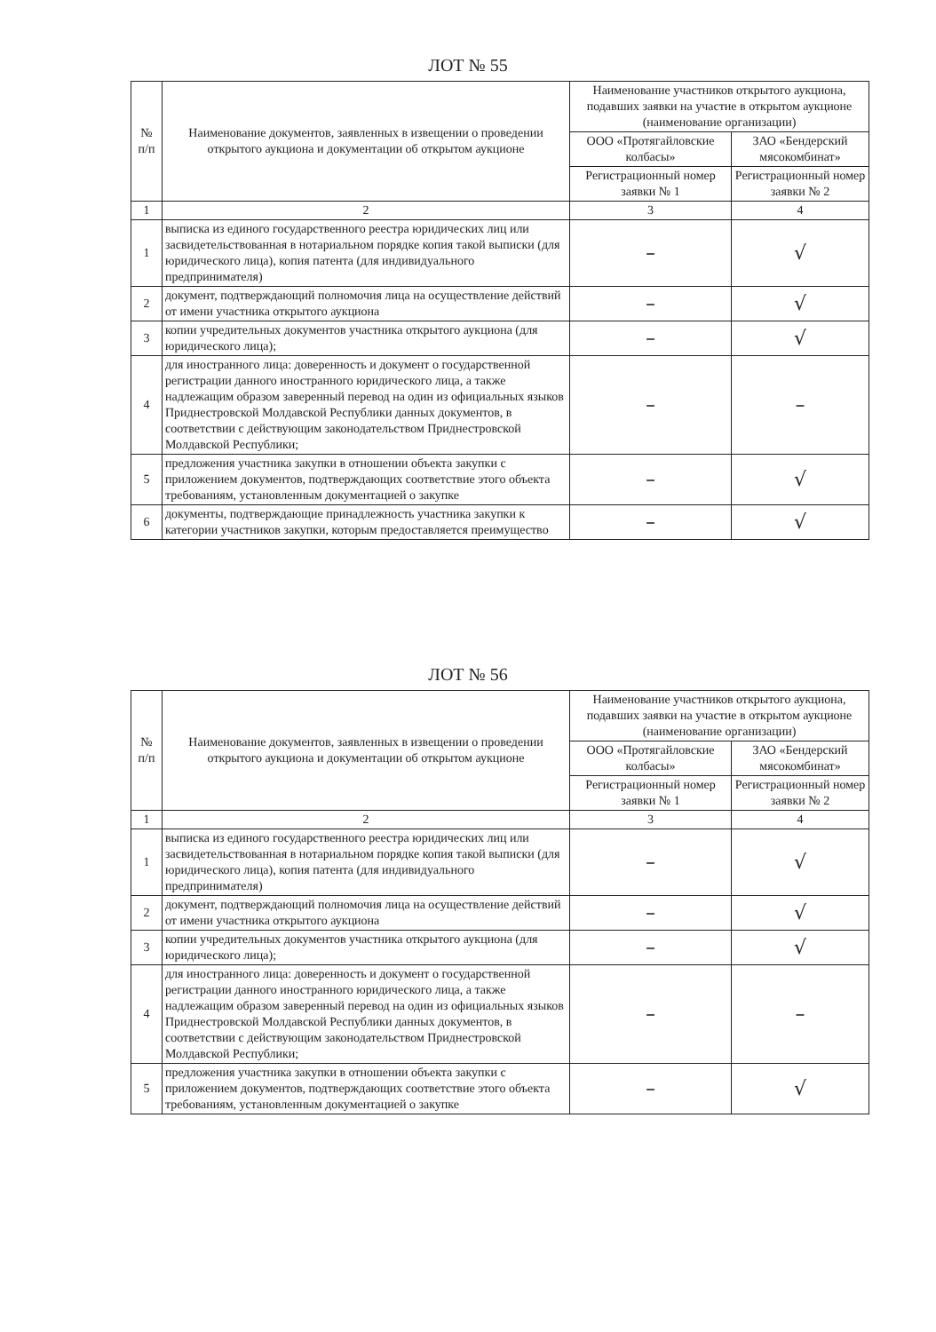ЛОТ № 55
| № п/п | Наименование документов, заявленных в извещении о проведении открытого аукциона и документации об открытом аукционе | Наименование участников открытого аукциона, подавших заявки на участие в открытом аукционе (наименование организации) | |
| --- | --- | --- | --- |
| | | ООО «Протягайловские колбасы» | ЗАО «Бендерский мясокомбинат» |
| | | Регистрационный номер заявки № 1 | Регистрационный номер заявки № 2 |
| 1 | 2 | 3 | 4 |
| 1 | выписка из единого государственного реестра юридических лиц или засвидетельствованная в нотариальном порядке копия такой выписки (для юридического лица), копия патента (для индивидуального предпринимателя) | – | √ |
| 2 | документ, подтверждающий полномочия лица на осуществление действий от имени участника открытого аукциона | – | √ |
| 3 | копии учредительных документов участника открытого аукциона (для юридического лица); | – | √ |
| 4 | для иностранного лица: доверенность и документ о государственной регистрации данного иностранного юридического лица, а также надлежащим образом заверенный перевод на один из официальных языков Приднестровской Молдавской Республики данных документов, в соответствии с действующим законодательством Приднестровской Молдавской Республики; | – | – |
| 5 | предложения участника закупки в отношении объекта закупки с приложением документов, подтверждающих соответствие этого объекта требованиям, установленным документацией о закупке | – | √ |
| 6 | документы, подтверждающие принадлежность участника закупки к категории участников закупки, которым предоставляется преимущество | – | √ |
ЛОТ № 56
| № п/п | Наименование документов, заявленных в извещении о проведении открытого аукциона и документации об открытом аукционе | Наименование участников открытого аукциона, подавших заявки на участие в открытом аукционе (наименование организации) | |
| --- | --- | --- | --- |
| | | ООО «Протягайловские колбасы» | ЗАО «Бендерский мясокомбинат» |
| | | Регистрационный номер заявки № 1 | Регистрационный номер заявки № 2 |
| 1 | 2 | 3 | 4 |
| 1 | выписка из единого государственного реестра юридических лиц или засвидетельствованная в нотариальном порядке копия такой выписки (для юридического лица), копия патента (для индивидуального предпринимателя) | – | √ |
| 2 | документ, подтверждающий полномочия лица на осуществление действий от имени участника открытого аукциона | – | √ |
| 3 | копии учредительных документов участника открытого аукциона (для юридического лица); | – | √ |
| 4 | для иностранного лица: доверенность и документ о государственной регистрации данного иностранного юридического лица, а также надлежащим образом заверенный перевод на один из официальных языков Приднестровской Молдавской Республики данных документов, в соответствии с действующим законодательством Приднестровской Молдавской Республики; | – | – |
| 5 | предложения участника закупки в отношении объекта закупки с приложением документов, подтверждающих соответствие этого объекта требованиям, установленным документацией о закупке | – | √ |